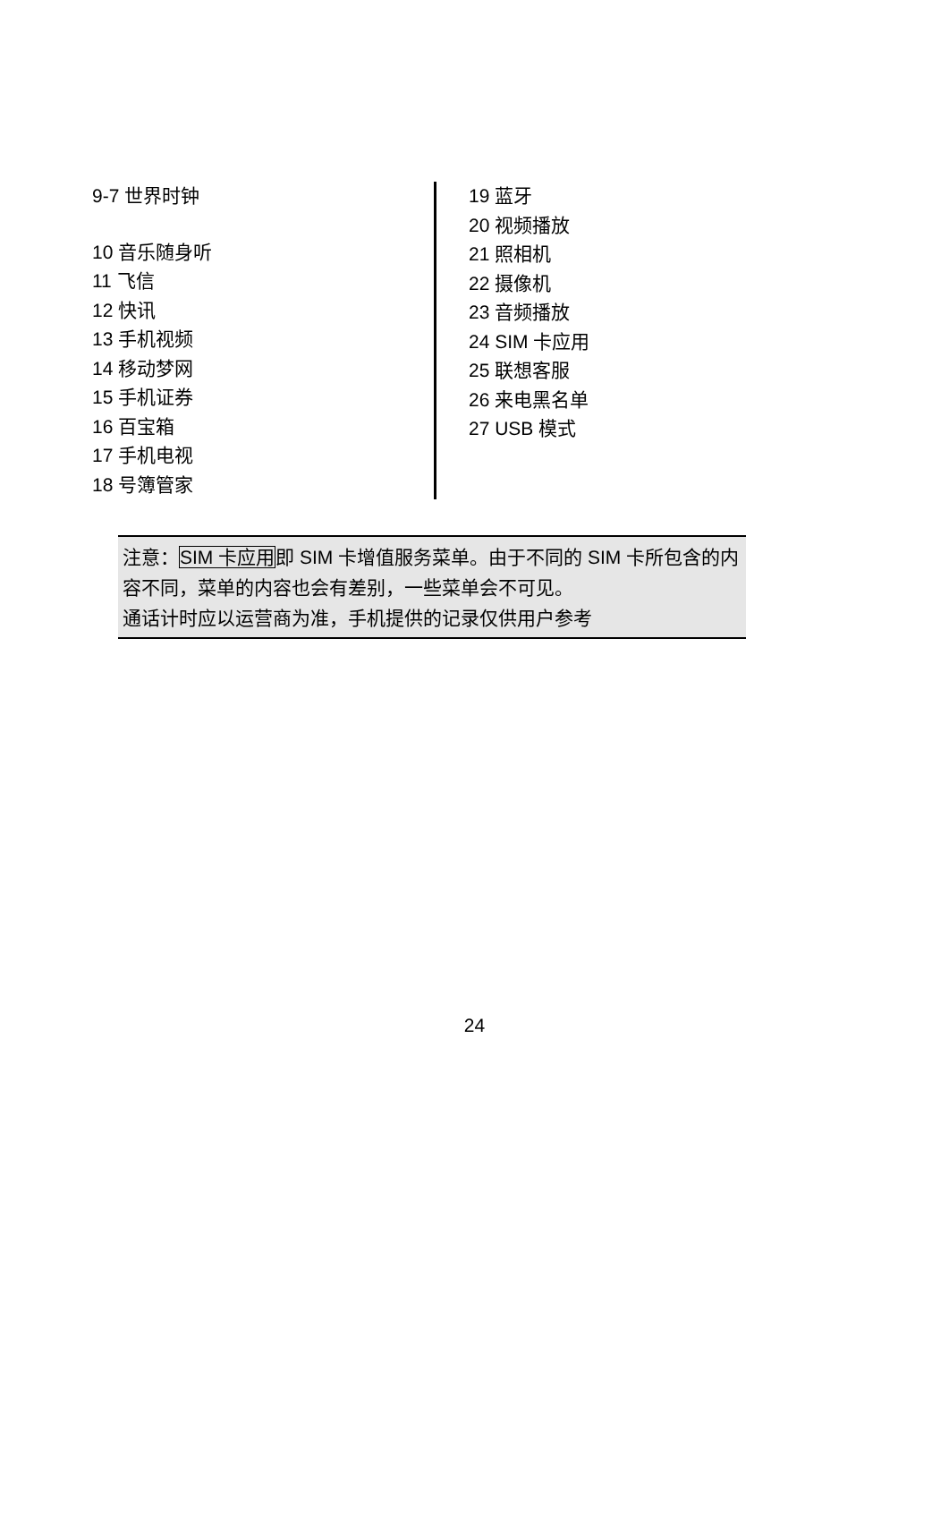9-7 世界时钟
10 音乐随身听
11 飞信
12 快讯
13 手机视频
14 移动梦网
15 手机证券
16 百宝箱
17 手机电视
18 号簿管家
19 蓝牙
20 视频播放
21 照相机
22 摄像机
23 音频播放
24 SIM 卡应用
25 联想客服
26 来电黑名单
27 USB 模式
注意：SIM 卡应用即 SIM 卡增值服务菜单。由于不同的 SIM 卡所包含的内容不同，菜单的内容也会有差别，一些菜单会不可见。
通话计时应以运营商为准，手机提供的记录仅供用户参考
24